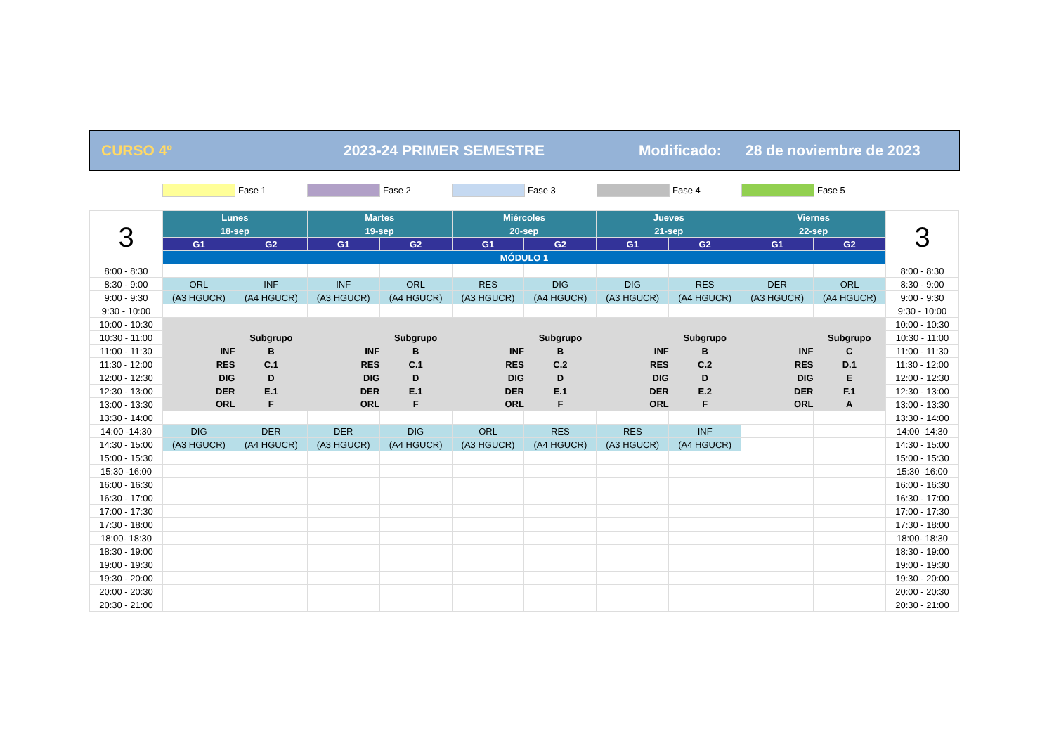CURSO 4º 2023-24 PRIMER SEMESTRE Modificado: 28 de noviembre de 2023
Fase 1 Fase 2 Fase 3 Fase 4 Fase 5
| 3 | Lunes | | Martes | | Miércoles | | Jueves | | Viernes | | 3 |
| | 18-sep | | 19-sep | | 20-sep | | 21-sep | | 22-sep | | |
| | G1 | G2 | G1 | G2 | G1 | G2 | G1 | G2 | G1 | G2 | |
| | MÓDULO 1 | | | | | | | | | | |
| 8:00 - 8:30 | | | | | | | | | | | 8:00 - 8:30 |
| 8:30 - 9:00 | ORL | INF | INF | ORL | RES | DIG | DIG | RES | DER | ORL | 8:30 - 9:00 |
| 9:00 - 9:30 | (A3 HGUCR) | (A4 HGUCR) | (A3 HGUCR) | (A4 HGUCR) | (A3 HGUCR) | (A4 HGUCR) | (A3 HGUCR) | (A4 HGUCR) | (A3 HGUCR) | (A4 HGUCR) | 9:00 - 9:30 |
| 9:30 - 10:00 | | | | | | | | | | | 9:30 - 10:00 |
| 10:00 - 10:30 | | | | | | | | | | | 10:00 - 10:30 |
| 10:30 - 11:00 | | Subgrupo | | Subgrupo | | Subgrupo | | Subgrupo | | Subgrupo | 10:30 - 11:00 |
| 11:00 - 11:30 | INF | B | INF | B | INF | B | INF | B | INF | C | 11:00 - 11:30 |
| 11:30 - 12:00 | RES | C.1 | RES | C.1 | RES | C.2 | RES | C.2 | RES | D.1 | 11:30 - 12:00 |
| 12:00 - 12:30 | DIG | D | DIG | D | DIG | D | DIG | D | DIG | E | 12:00 - 12:30 |
| 12:30 - 13:00 | DER | E.1 | DER | E.1 | DER | E.1 | DER | E.2 | DER | F.1 | 12:30 - 13:00 |
| 13:00 - 13:30 | ORL | F | ORL | F | ORL | F | ORL | F | ORL | A | 13:00 - 13:30 |
| 13:30 - 14:00 | | | | | | | | | | | 13:30 - 14:00 |
| 14:00 -14:30 | DIG | DER | DER | DIG | ORL | RES | RES | INF | | | 14:00 -14:30 |
| 14:30 - 15:00 | (A3 HGUCR) | (A4 HGUCR) | (A3 HGUCR) | (A4 HGUCR) | (A3 HGUCR) | (A4 HGUCR) | (A3 HGUCR) | (A4 HGUCR) | | | 14:30 - 15:00 |
| 15:00 - 15:30 | | | | | | | | | | | 15:00 - 15:30 |
| 15:30 -16:00 | | | | | | | | | | | 15:30 -16:00 |
| 16:00 - 16:30 | | | | | | | | | | | 16:00 - 16:30 |
| 16:30 - 17:00 | | | | | | | | | | | 16:30 - 17:00 |
| 17:00 - 17:30 | | | | | | | | | | | 17:00 - 17:30 |
| 17:30 - 18:00 | | | | | | | | | | | 17:30 - 18:00 |
| 18:00- 18:30 | | | | | | | | | | | 18:00- 18:30 |
| 18:30 - 19:00 | | | | | | | | | | | 18:30 - 19:00 |
| 19:00 - 19:30 | | | | | | | | | | | 19:00 - 19:30 |
| 19:30 - 20:00 | | | | | | | | | | | 19:30 - 20:00 |
| 20:00 - 20:30 | | | | | | | | | | | 20:00 - 20:30 |
| 20:30 - 21:00 | | | | | | | | | | | 20:30 - 21:00 |